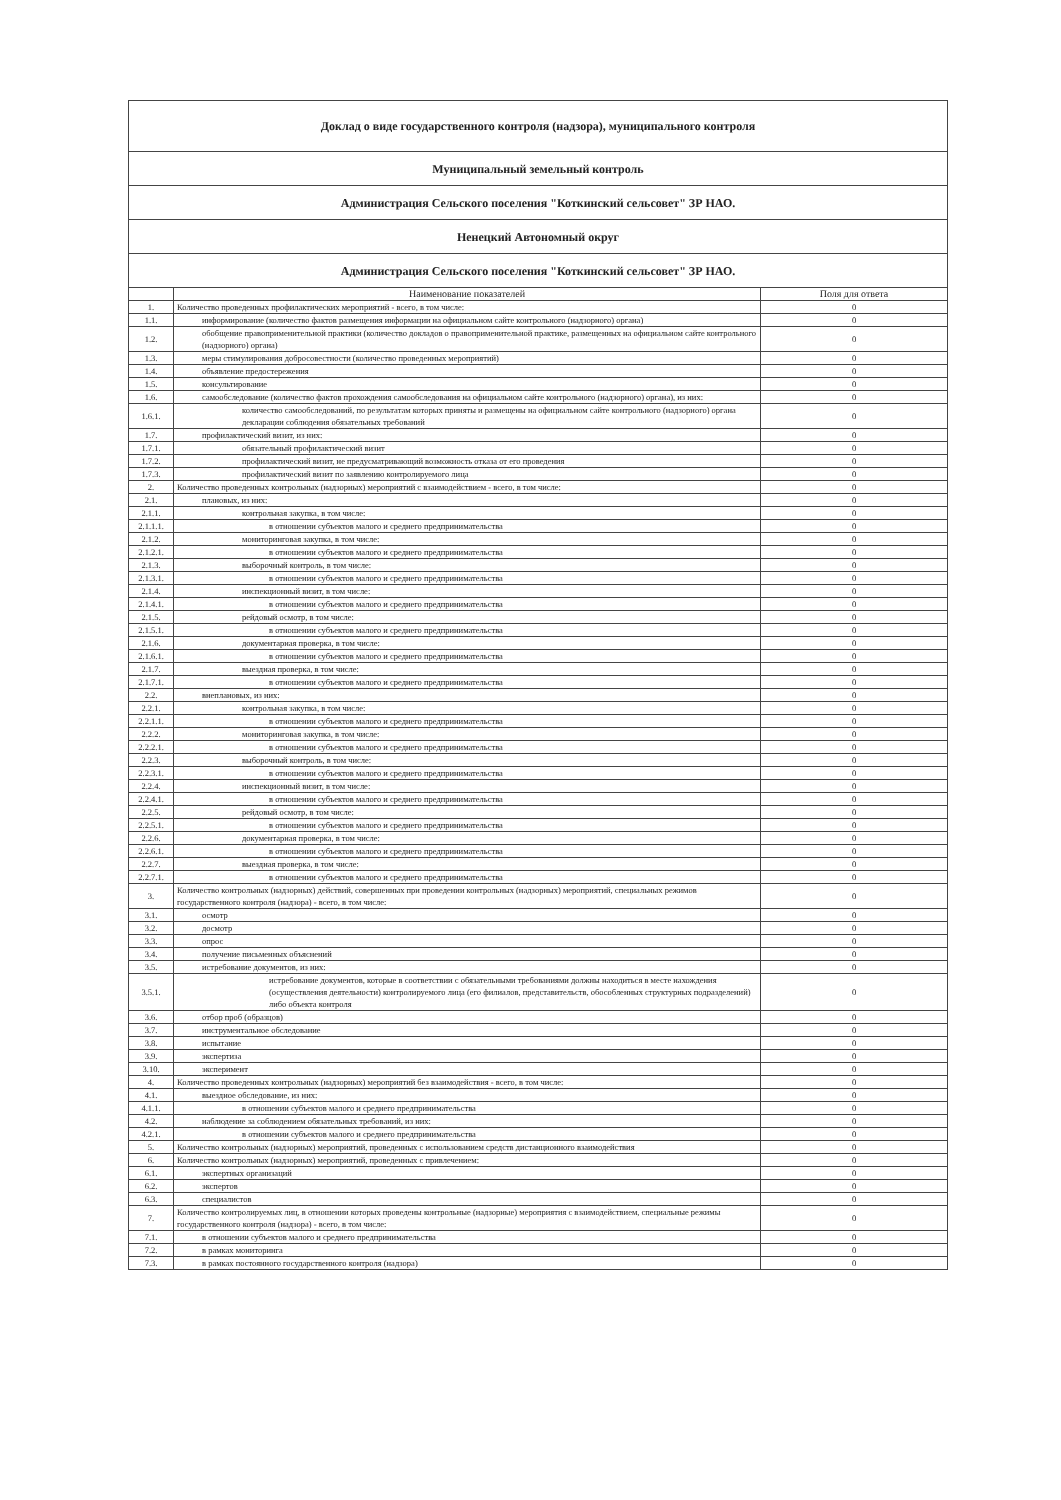| Доклад о виде государственного контроля (надзора), муниципального контроля | | |
| Муниципальный земельный контроль | | |
| Администрация Сельского поселения "Коткинский сельсовет" ЗР НАО. | | |
| Ненецкий Автономный округ | | |
| Администрация Сельского поселения "Коткинский сельсовет" ЗР НАО. | | |
| | Наименование показателей | Поля для ответа |
| 1. | Количество проведенных профилактических мероприятий - всего, в том числе: | 0 |
| 1.1. | информирование (количество фактов размещения информации на официальном сайте контрольного (надзорного) органа) | 0 |
| 1.2. | обобщение правоприменительной практики (количество докладов о правоприменительной практике, размещенных на официальном сайте контрольного (надзорного) органа) | 0 |
| 1.3. | меры стимулирования добросовестности (количество проведенных мероприятий) | 0 |
| 1.4. | объявление предостережения | 0 |
| 1.5. | консультирование | 0 |
| 1.6. | самообследование (количество фактов прохождения самообследования на официальном сайте контрольного (надзорного) органа), из них: | 0 |
| 1.6.1. | количество самообследований, по результатам которых приняты и размещены на официальном сайте контрольного (надзорного) органа декларации соблюдения обязательных требований | 0 |
| 1.7. | профилактический визит, из них: | 0 |
| 1.7.1. | обязательный профилактический визит | 0 |
| 1.7.2. | профилактический визит, не предусматривающий возможность отказа от его проведения | 0 |
| 1.7.3. | профилактический визит по заявлению контролируемого лица | 0 |
| 2. | Количество проведенных контрольных (надзорных) мероприятий с взаимодействием - всего, в том числе: | 0 |
| 2.1. | плановых, из них: | 0 |
| 2.1.1. | контрольная закупка, в том числе: | 0 |
| 2.1.1.1. | в отношении субъектов малого и среднего предпринимательства | 0 |
| 2.1.2. | мониторинговая закупка, в том числе: | 0 |
| 2.1.2.1. | в отношении субъектов малого и среднего предпринимательства | 0 |
| 2.1.3. | выборочный контроль, в том числе: | 0 |
| 2.1.3.1. | в отношении субъектов малого и среднего предпринимательства | 0 |
| 2.1.4. | инспекционный визит, в том числе: | 0 |
| 2.1.4.1. | в отношении субъектов малого и среднего предпринимательства | 0 |
| 2.1.5. | рейдовый осмотр, в том числе: | 0 |
| 2.1.5.1. | в отношении субъектов малого и среднего предпринимательства | 0 |
| 2.1.6. | документарная проверка, в том числе: | 0 |
| 2.1.6.1. | в отношении субъектов малого и среднего предпринимательства | 0 |
| 2.1.7. | выездная проверка, в том числе: | 0 |
| 2.1.7.1. | в отношении субъектов малого и среднего предпринимательства | 0 |
| 2.2. | внеплановых, из них: | 0 |
| 2.2.1. | контрольная закупка, в том числе: | 0 |
| 2.2.1.1. | в отношении субъектов малого и среднего предпринимательства | 0 |
| 2.2.2. | мониторинговая закупка, в том числе: | 0 |
| 2.2.2.1. | в отношении субъектов малого и среднего предпринимательства | 0 |
| 2.2.3. | выборочный контроль, в том числе: | 0 |
| 2.2.3.1. | в отношении субъектов малого и среднего предпринимательства | 0 |
| 2.2.4. | инспекционный визит, в том числе: | 0 |
| 2.2.4.1. | в отношении субъектов малого и среднего предпринимательства | 0 |
| 2.2.5. | рейдовый осмотр, в том числе: | 0 |
| 2.2.5.1. | в отношении субъектов малого и среднего предпринимательства | 0 |
| 2.2.6. | документарная проверка, в том числе: | 0 |
| 2.2.6.1. | в отношении субъектов малого и среднего предпринимательства | 0 |
| 2.2.7. | выездная проверка, в том числе: | 0 |
| 2.2.7.1. | в отношении субъектов малого и среднего предпринимательства | 0 |
| 3. | Количество контрольных (надзорных) действий, совершенных при проведении контрольных (надзорных) мероприятий, специальных режимов государственного контроля (надзора) - всего, в том числе: | 0 |
| 3.1. | осмотр | 0 |
| 3.2. | досмотр | 0 |
| 3.3. | опрос | 0 |
| 3.4. | получение письменных объяснений | 0 |
| 3.5. | истребование документов, из них: | 0 |
| 3.5.1. | истребование документов, которые в соответствии с обязательными требованиями должны находиться в месте нахождения (осуществления деятельности) контролируемого лица (его филиалов, представительств, обособленных структурных подразделений) либо объекта контроля | 0 |
| 3.6. | отбор проб (образцов) | 0 |
| 3.7. | инструментальное обследование | 0 |
| 3.8. | испытание | 0 |
| 3.9. | экспертиза | 0 |
| 3.10. | эксперимент | 0 |
| 4. | Количество проведенных контрольных (надзорных) мероприятий без взаимодействия - всего, в том числе: | 0 |
| 4.1. | выездное обследование, из них: | 0 |
| 4.1.1. | в отношении субъектов малого и среднего предпринимательства | 0 |
| 4.2. | наблюдение за соблюдением обязательных требований, из них: | 0 |
| 4.2.1. | в отношении субъектов малого и среднего предпринимательства | 0 |
| 5. | Количество контрольных (надзорных) мероприятий, проведенных с использованием средств дистанционного взаимодействия | 0 |
| 6. | Количество контрольных (надзорных) мероприятий, проведенных с привлечением: | 0 |
| 6.1. | экспертных организаций | 0 |
| 6.2. | экспертов | 0 |
| 6.3. | специалистов | 0 |
| 7. | Количество контролируемых лиц, в отношении которых проведены контрольные (надзорные) мероприятия с взаимодействием, специальные режимы государственного контроля (надзора) - всего, в том числе: | 0 |
| 7.1. | в отношении субъектов малого и среднего предпринимательства | 0 |
| 7.2. | в рамках мониторинга | 0 |
| 7.3. | в рамках постоянного государственного контроля (надзора) | 0 |